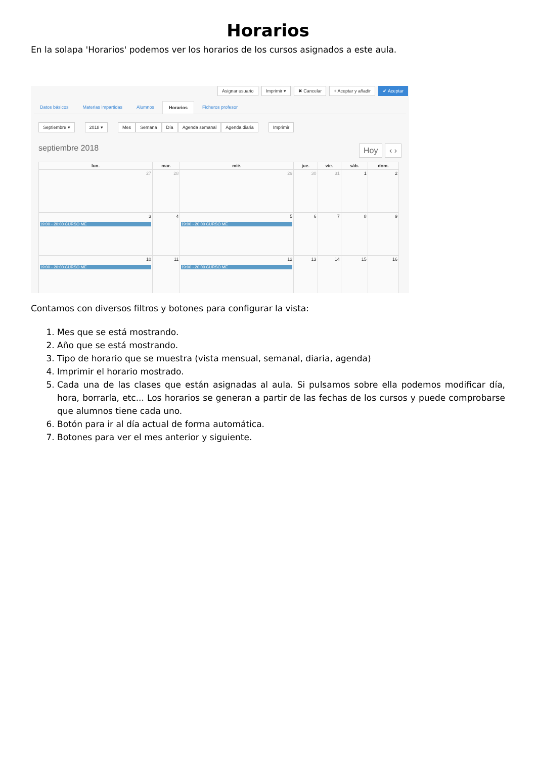Horarios
En la solapa 'Horarios' podemos ver los horarios de los cursos asignados a este aula.
Asignar usuario Imprimir ▾ ✖ Cancelar + Aceptar y añadir ✔ Aceptar
Datos básicos Materias impartidas Alumnos Horarios Ficheros profesor
Septiembre ▾ 2018 ▾ Mes Semana Día Agenda semanal Agenda diaria Imprimir
septiembre 2018 Hoy ‹ ›
| lun. | mar. | mié. | jue. | vie. | sáb. | dom. |
| --- | --- | --- | --- | --- | --- | --- |
| 27 | 28 | 29 | 30 | 31 | 1 | 2 |
| 3 19:00 - 20:00 CURSO ME | 4 | 5 19:00 - 20:00 CURSO ME | 6 | 7 | 8 | 9 |
| 10 19:00 - 20:00 CURSO ME | 11 | 12 19:00 - 20:00 CURSO ME | 13 | 14 | 15 | 16 |
Contamos con diversos filtros y botones para configurar la vista:
1. Mes que se está mostrando.
2. Año que se está mostrando.
3. Tipo de horario que se muestra (vista mensual, semanal, diaria, agenda)
4. Imprimir el horario mostrado.
5. Cada una de las clases que están asignadas al aula. Si pulsamos sobre ella podemos modificar día, hora, borrarla, etc... Los horarios se generan a partir de las fechas de los cursos y puede comprobarse que alumnos tiene cada uno.
6. Botón para ir al día actual de forma automática.
7. Botones para ver el mes anterior y siguiente.